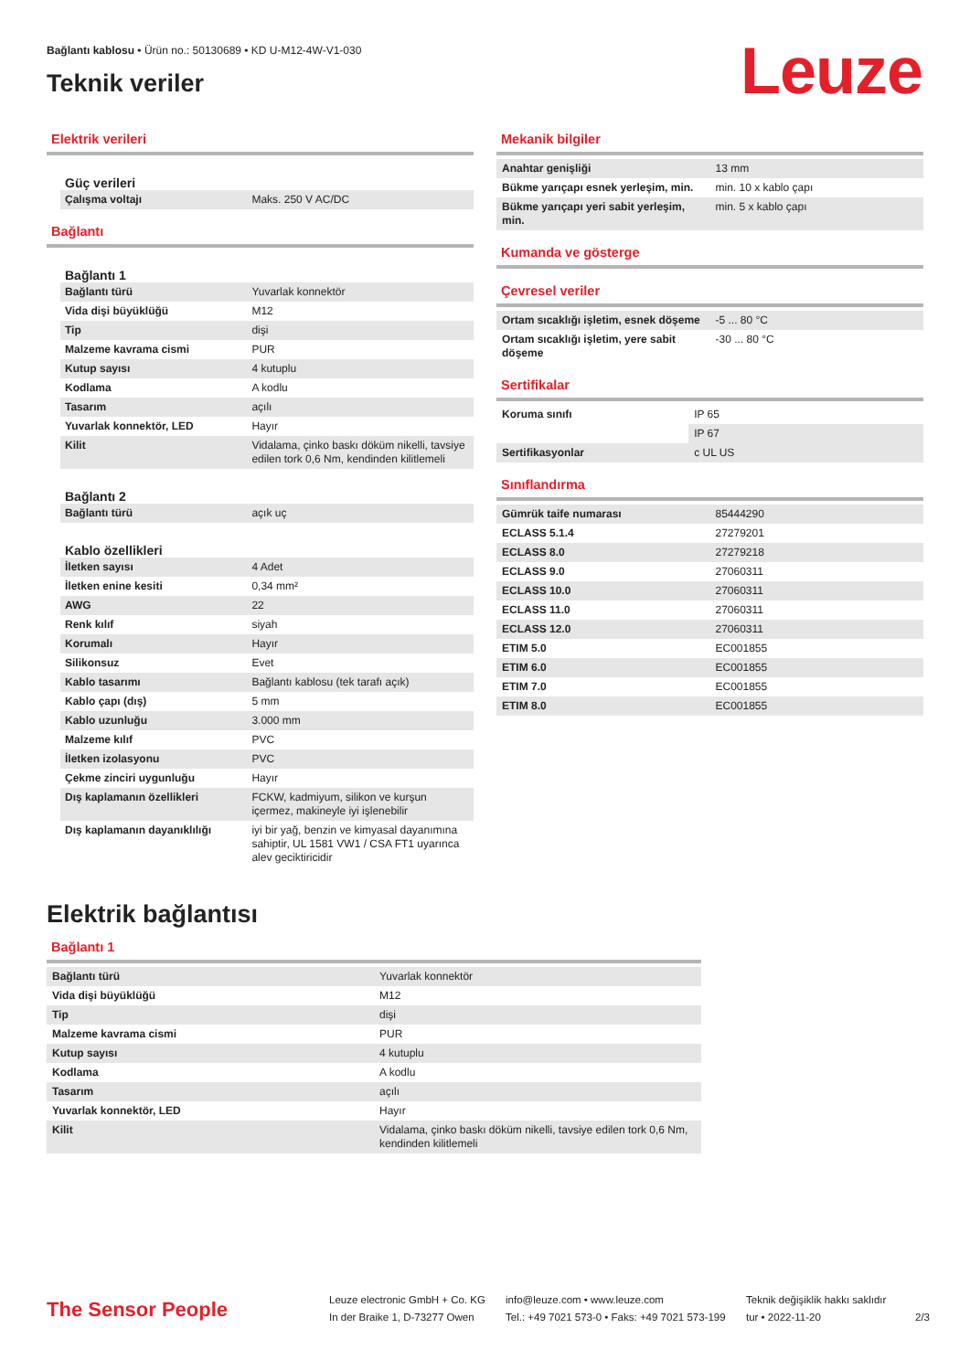Bağlantı kablosu • Ürün no.: 50130689 • KD U-M12-4W-V1-030
Teknik veriler Leuze
Elektrik verileri
Güç verileri
| Çalışma voltajı | Maks. 250 V AC/DC |
Bağlantı
Bağlantı 1
| Bağlantı türü | Yuvarlak konnektör |
| Vida dişi büyüklüğü | M12 |
| Tip | dişi |
| Malzeme kavrama cismi | PUR |
| Kutup sayısı | 4 kutuplu |
| Kodlama | A kodlu |
| Tasarım | açılı |
| Yuvarlak konnektör, LED | Hayır |
| Kilit | Vidalama, çinko baskı döküm nikelli, tavsiye edilen tork 0,6 Nm, kendinden kilitlemeli |
Bağlantı 2
| Bağlantı türü | açık uç |
Kablo özellikleri
| İletken sayısı | 4 Adet |
| İletken enine kesiti | 0,34 mm² |
| AWG | 22 |
| Renk kılıf | siyah |
| Korumalı | Hayır |
| Silikonsuz | Evet |
| Kablo tasarımı | Bağlantı kablosu (tek tarafı açık) |
| Kablo çapı (dış) | 5 mm |
| Kablo uzunluğu | 3.000 mm |
| Malzeme kılıf | PVC |
| İletken izolasyonu | PVC |
| Çekme zinciri uygunluğu | Hayır |
| Dış kaplamanın özellikleri | FCKW, kadmiyum, silikon ve kurşun içermez, makineyle iyi işlenebilir |
| Dış kaplamanın dayanıklılığı | iyi bir yağ, benzin ve kimyasal dayanımına sahiptir, UL 1581 VW1 / CSA FT1 uyarınca alev geciktiricidir |
Mekanik bilgiler
| Anahtar genişliği | 13 mm |
| Bükme yarıçapı esnek yerleşim, min. | min. 10 x kablo çapı |
| Bükme yarıçapı yeri sabit yerleşim, min. | min. 5 x kablo çapı |
Kumanda ve gösterge
Çevresel veriler
| Ortam sıcaklığı işletim, esnek döşeme | -5 ... 80 °C |
| Ortam sıcaklığı işletim, yere sabit döşeme | -30 ... 80 °C |
Sertifikalar
| Koruma sınıfı | IP 65 |
| | IP 67 |
| Sertifikasyonlar | c UL US |
Sınıflandırma
| Gümrük taife numarası | 85444290 |
| ECLASS 5.1.4 | 27279201 |
| ECLASS 8.0 | 27279218 |
| ECLASS 9.0 | 27060311 |
| ECLASS 10.0 | 27060311 |
| ECLASS 11.0 | 27060311 |
| ECLASS 12.0 | 27060311 |
| ETIM 5.0 | EC001855 |
| ETIM 6.0 | EC001855 |
| ETIM 7.0 | EC001855 |
| ETIM 8.0 | EC001855 |
Elektrik bağlantısı
Bağlantı 1
| Bağlantı türü | Yuvarlak konnektör |
| Vida dişi büyüklüğü | M12 |
| Tip | dişi |
| Malzeme kavrama cismi | PUR |
| Kutup sayısı | 4 kutuplu |
| Kodlama | A kodlu |
| Tasarım | açılı |
| Yuvarlak konnektör, LED | Hayır |
| Kilit | Vidalama, çinko baskı döküm nikelli, tavsiye edilen tork 0,6 Nm, kendinden kilitlemeli |
The Sensor People
Leuze electronic GmbH + Co. KG
In der Braike 1, D-73277 Owen
info@leuze.com • www.leuze.com
Tel.: +49 7021 573-0 • Faks: +49 7021 573-199
Teknik değişiklik hakkı saklıdır
tur • 2022-11-20
2/3